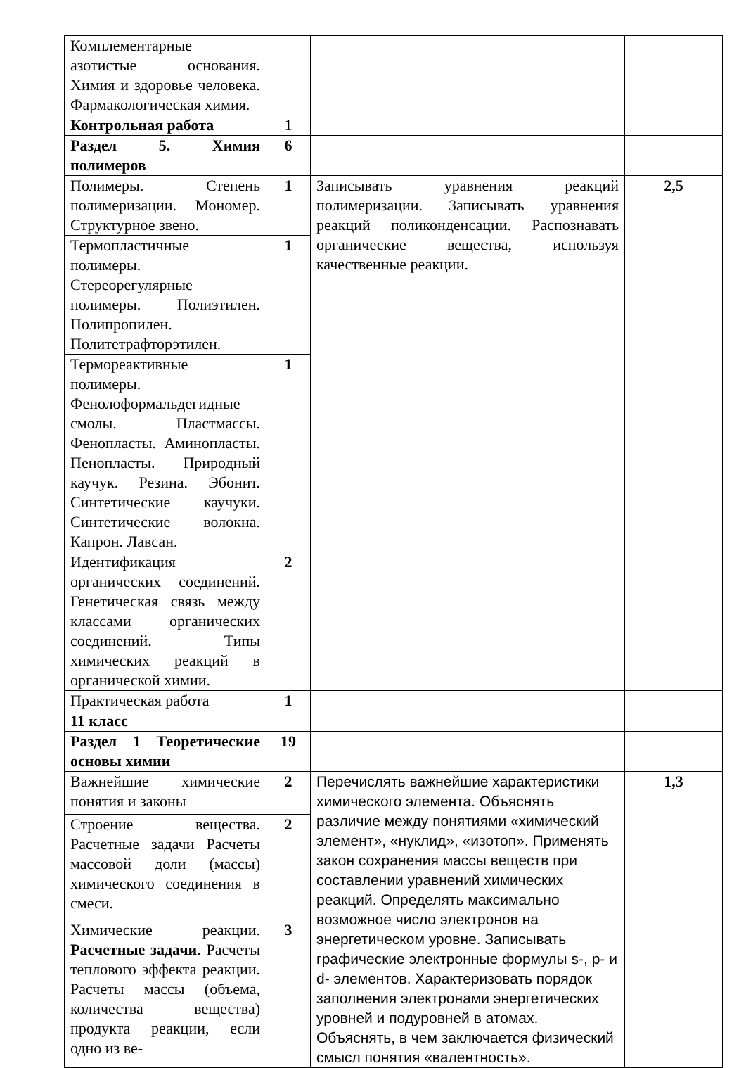| Комплементарные азотистые основания. Химия и здоровье человека. Фармакологическая химия. | | | |
| Контрольная работа | 1 | | |
| Раздел 5. Химия полимеров | 6 | | |
| Полимеры. Степень полимеризации. Мономер. Структурное звено. | 1 | Записывать уравнения реакций полимеризации. Записывать уравнения реакций поликонденсации. Распознавать органические вещества, используя качественные реакции. | 2,5 |
| Термопластичные полимеры. Стереорегулярные полимеры. Полиэтилен. Полипропилен. Политетрафторэтилен. | 1 | | |
| Термореактивные полимеры. Фенолоформальдегидные смолы. Пластмассы. Фенопласты. Аминопласты. Пенопласты. Природный каучук. Резина. Эбонит. Синтетические каучуки. Синтетические волокна. Капрон. Лавсан. | 1 | | |
| Идентификация органических соединений. Генетическая связь между классами органических соединений. Типы химических реакций в органической химии. | 2 | | |
| Практическая работа | 1 | | |
| 11 класс | | | |
| Раздел 1 Теоретические основы химии | 19 | | |
| Важнейшие химические понятия и законы | 2 | Перечислять важнейшие характеристики химического элемента. Объяснять различие между понятиями «химический элемент», «нуклид», «изотоп». Применять закон сохранения массы веществ при составлении уравнений химических реакций. Определять максимально возможное число электронов на энергетическом уровне. Записывать графические электронные формулы s-, p- и d- элементов. Характеризовать порядок заполнения электронами энергетических уровней и подуровней в атомах. Объяснять, в чем заключается физический смысл понятия «валентность». | 1,3 |
| Строение вещества. Расчетные задачи Расчеты массовой доли (массы) химического соединения в смеси. | 2 | | |
| Химические реакции. Расчетные задачи . Расчеты теплового эффекта реакции. Расчеты массы (объема, количества вещества) продукта реакции, если одно из ве- | 3 | | |